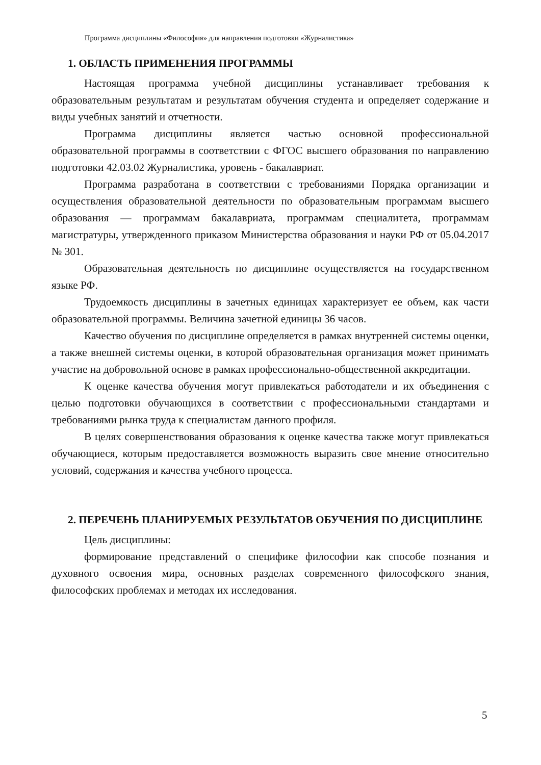Программа дисциплины «Философия» для направления подготовки «Журналистика»
1. ОБЛАСТЬ ПРИМЕНЕНИЯ ПРОГРАММЫ
Настоящая программа учебной дисциплины устанавливает требования к образовательным результатам и результатам обучения студента и определяет содержание и виды учебных занятий и отчетности.
Программа дисциплины является частью основной профессиональной образовательной программы в соответствии с ФГОС высшего образования по направлению подготовки 42.03.02 Журналистика, уровень - бакалавриат.
Программа разработана в соответствии с требованиями Порядка организации и осуществления образовательной деятельности по образовательным программам высшего образования — программам бакалавриата, программам специалитета, программам магистратуры, утвержденного приказом Министерства образования и науки РФ от 05.04.2017 № 301.
Образовательная деятельность по дисциплине осуществляется на государственном языке РФ.
Трудоемкость дисциплины в зачетных единицах характеризует ее объем, как части образовательной программы. Величина зачетной единицы 36 часов.
Качество обучения по дисциплине определяется в рамках внутренней системы оценки, а также внешней системы оценки, в которой образовательная организация может принимать участие на добровольной основе в рамках профессионально-общественной аккредитации.
К оценке качества обучения могут привлекаться работодатели и их объединения с целью подготовки обучающихся в соответствии с профессиональными стандартами и требованиями рынка труда к специалистам данного профиля.
В целях совершенствования образования к оценке качества также могут привлекаться обучающиеся, которым предоставляется возможность выразить свое мнение относительно условий, содержания и качества учебного процесса.
2. ПЕРЕЧЕНЬ ПЛАНИРУЕМЫХ РЕЗУЛЬТАТОВ ОБУЧЕНИЯ ПО ДИСЦИПЛИНЕ
Цель дисциплины:
формирование представлений о специфике философии как способе познания и духовного освоения мира, основных разделах современного философского знания, философских проблемах и методах их исследования.
5